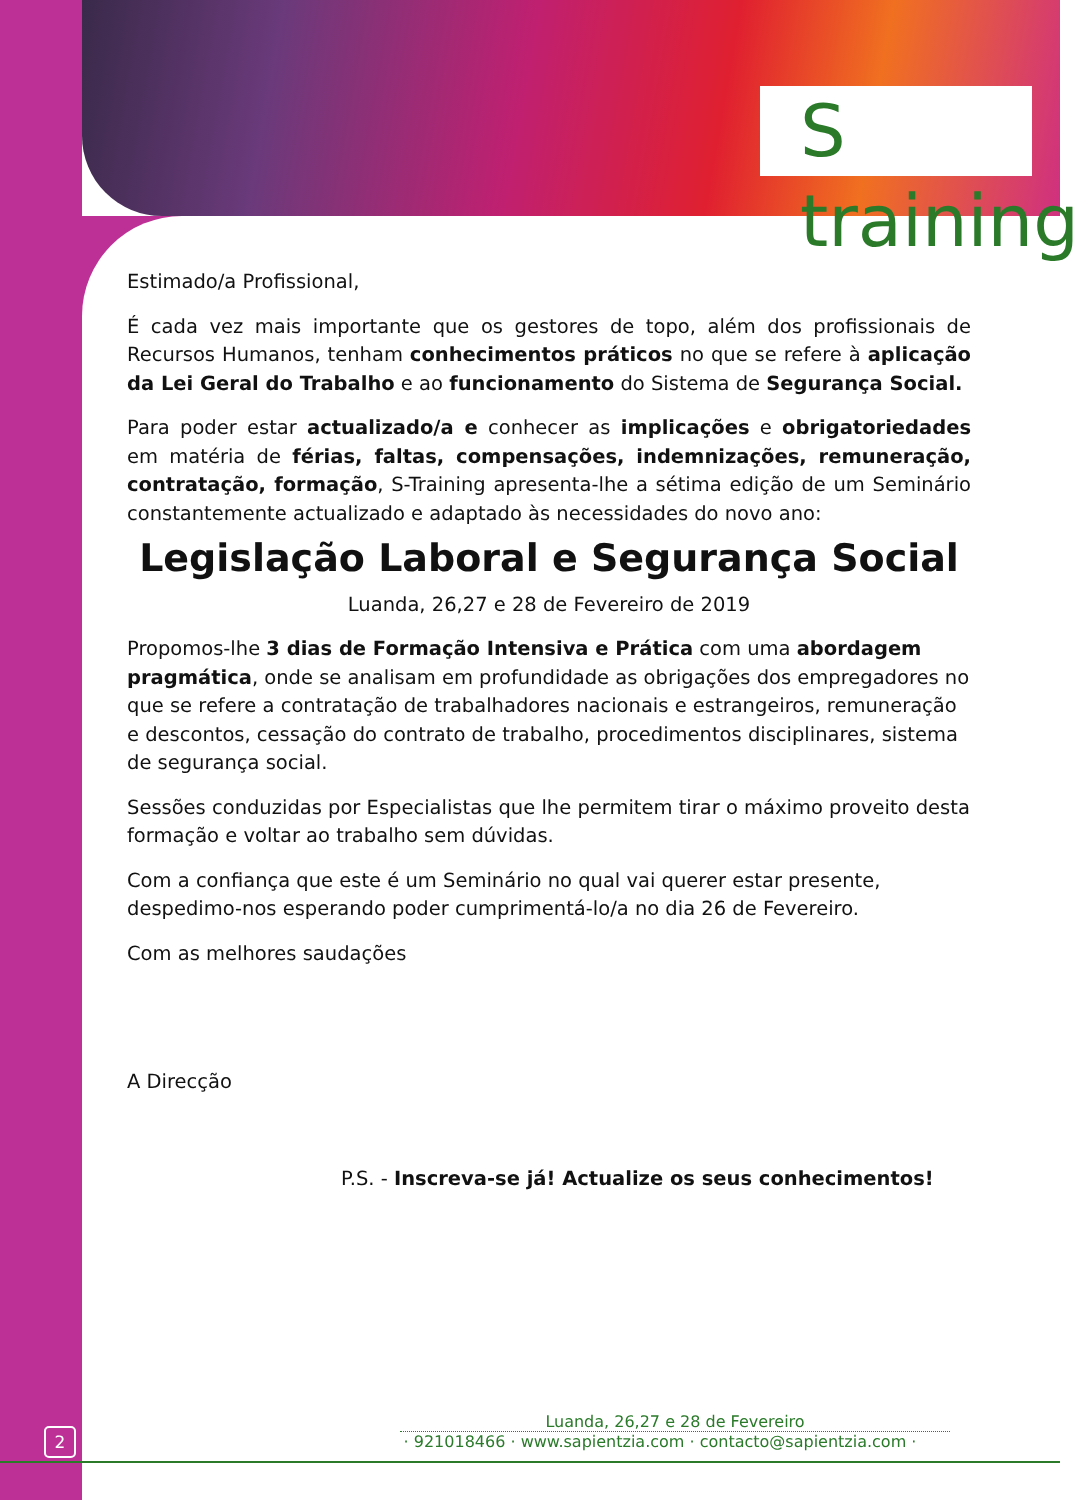S training
Estimado/a Profissional,
É cada vez mais importante que os gestores de topo, além dos profissionais de Recursos Humanos, tenham conhecimentos práticos no que se refere à aplicação da Lei Geral do Trabalho e ao funcionamento do Sistema de Segurança Social.
Para poder estar actualizado/a e conhecer as implicações e obrigatoriedades em matéria de férias, faltas, compensações, indemnizações, remuneração, contratação, formação, S-Training apresenta-lhe a sétima edição de um Seminário constantemente actualizado e adaptado às necessidades do novo ano:
Legislação Laboral e Segurança Social
Luanda, 26,27 e 28 de Fevereiro de 2019
Propomos-lhe 3 dias de Formação Intensiva e Prática com uma abordagem pragmática, onde se analisam em profundidade as obrigações dos empregadores no que se refere a contratação de trabalhadores nacionais e estrangeiros, remuneração e descontos, cessação do contrato de trabalho, procedimentos disciplinares, sistema de segurança social.
Sessões conduzidas por Especialistas que lhe permitem tirar o máximo proveito desta formação e voltar ao trabalho sem dúvidas.
Com a confiança que este é um Seminário no qual vai querer estar presente, despedimo-nos esperando poder cumprimentá-lo/a no dia 26 de Fevereiro.
Com as melhores saudações
A Direcção
P.S. - Inscreva-se já! Actualize os seus conhecimentos!
Luanda, 26,27 e 28 de Fevereiro
· 921018466 · www.sapientzia.com · contacto@sapientzia.com ·
2